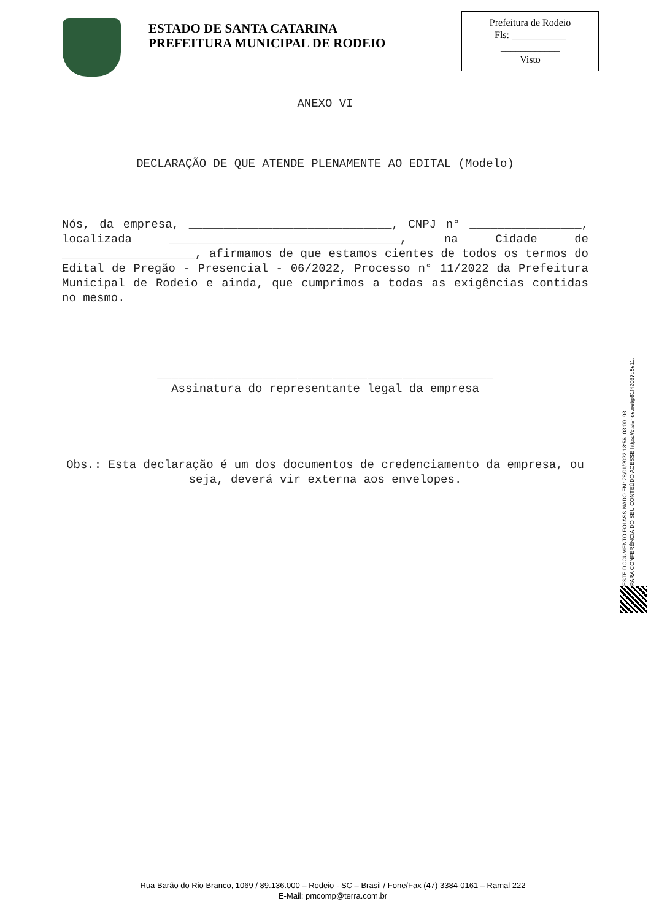ESTADO DE SANTA CATARINA
PREFEITURA MUNICIPAL DE RODEIO
Prefeitura de Rodeio
Fls: ___________
____________
Visto
ANEXO VI
DECLARAÇÃO DE QUE ATENDE PLENAMENTE AO EDITAL (Modelo)
Nós, da empresa, _____________________________, CNPJ n° ________________, localizada _________________________________, na Cidade de ___________________, afirmamos de que estamos cientes de todos os termos do Edital de Pregão - Presencial - 06/2022, Processo n° 11/2022 da Prefeitura Municipal de Rodeio e ainda, que cumprimos a todas as exigências contidas no mesmo.
________________________________________________
Assinatura do representante legal da empresa
Obs.: Esta declaração é um dos documentos de credenciamento da empresa, ou seja, deverá vir externa aos envelopes.
ESTE DOCUMENTO FOI ASSINADO EM: 28/01/2022 13:56 -03:00 -03
PARA CONFERÊNCIA DO SEU CONTEÚDO ACESSE https://c.atende.net/p61f42037b5e11.
Rua Barão do Rio Branco, 1069 / 89.136.000 – Rodeio - SC – Brasil / Fone/Fax (47) 3384-0161 – Ramal 222
E-Mail: pmcomp@terra.com.br